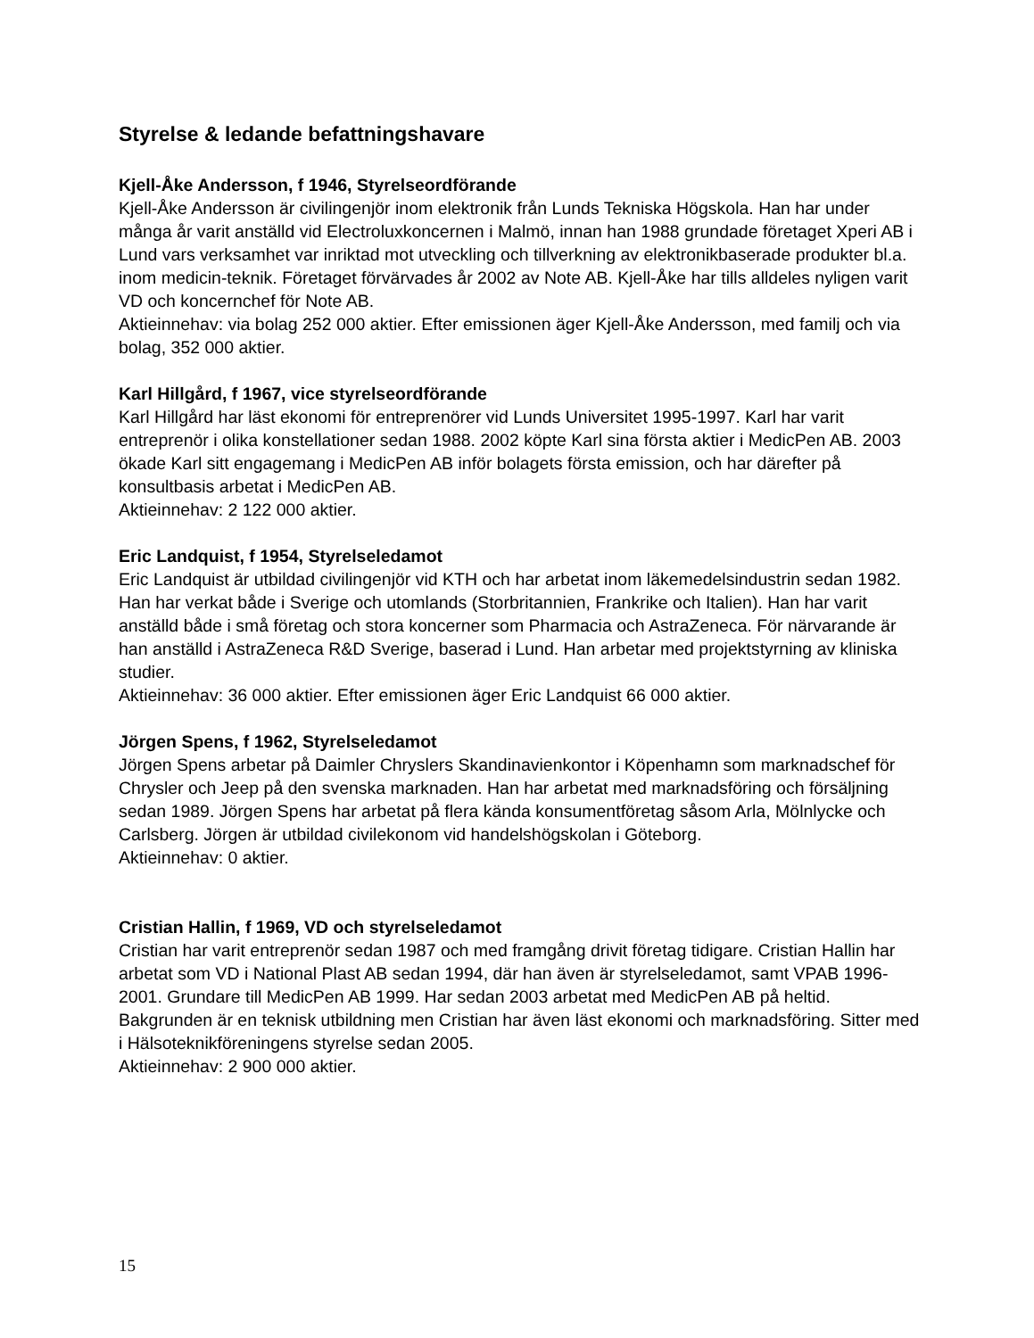Styrelse & ledande befattningshavare
Kjell-Åke Andersson, f 1946, Styrelseordförande
Kjell-Åke Andersson är civilingenjör inom elektronik från Lunds Tekniska Högskola. Han har under många år varit anställd vid Electroluxkoncernen i Malmö, innan han 1988 grundade företaget Xperi AB i Lund vars verksamhet var inriktad mot utveckling och tillverkning av elektronikbaserade produkter bl.a. inom medicin-teknik. Företaget förvärvades år 2002 av Note AB. Kjell-Åke har tills alldeles nyligen varit VD och koncernchef för Note AB.
Aktieinnehav: via bolag 252 000 aktier. Efter emissionen äger Kjell-Åke Andersson, med familj och via bolag, 352 000 aktier.
Karl Hillgård, f 1967, vice styrelseordförande
Karl Hillgård har läst ekonomi för entreprenörer vid Lunds Universitet 1995-1997. Karl har varit entreprenör i olika konstellationer sedan 1988. 2002 köpte Karl sina första aktier i MedicPen AB. 2003 ökade Karl sitt engagemang i MedicPen AB inför bolagets första emission, och har därefter på konsultbasis arbetat i MedicPen AB.
Aktieinnehav: 2 122 000 aktier.
Eric Landquist, f 1954, Styrelseledamot
Eric Landquist är utbildad civilingenjör vid KTH och har arbetat inom läkemedelsindustrin sedan 1982. Han har verkat både i Sverige och utomlands (Storbritannien, Frankrike och Italien). Han har varit anställd både i små företag och stora koncerner som Pharmacia och AstraZeneca. För närvarande är han anställd i AstraZeneca R&D Sverige, baserad i Lund. Han arbetar med projektstyrning av kliniska studier.
Aktieinnehav: 36 000 aktier. Efter emissionen äger Eric Landquist 66 000 aktier.
Jörgen Spens, f 1962, Styrelseledamot
Jörgen Spens arbetar på Daimler Chryslers Skandinavienkontor i Köpenhamn som marknadschef för Chrysler och Jeep på den svenska marknaden. Han har arbetat med marknadsföring och försäljning sedan 1989. Jörgen Spens har arbetat på flera kända konsumentföretag såsom Arla, Mölnlycke och Carlsberg. Jörgen är utbildad civilekonom vid handelshögskolan i Göteborg.
Aktieinnehav: 0 aktier.
Cristian Hallin, f 1969, VD och styrelseledamot
Cristian har varit entreprenör sedan 1987 och med framgång drivit företag tidigare. Cristian Hallin har arbetat som VD i National Plast AB sedan 1994, där han även är styrelseledamot, samt VPAB 1996-2001. Grundare till MedicPen AB 1999. Har sedan 2003 arbetat med MedicPen AB på heltid. Bakgrunden är en teknisk utbildning men Cristian har även läst ekonomi och marknadsföring. Sitter med i Hälsoteknikföreningens styrelse sedan 2005.
Aktieinnehav: 2 900 000 aktier.
15